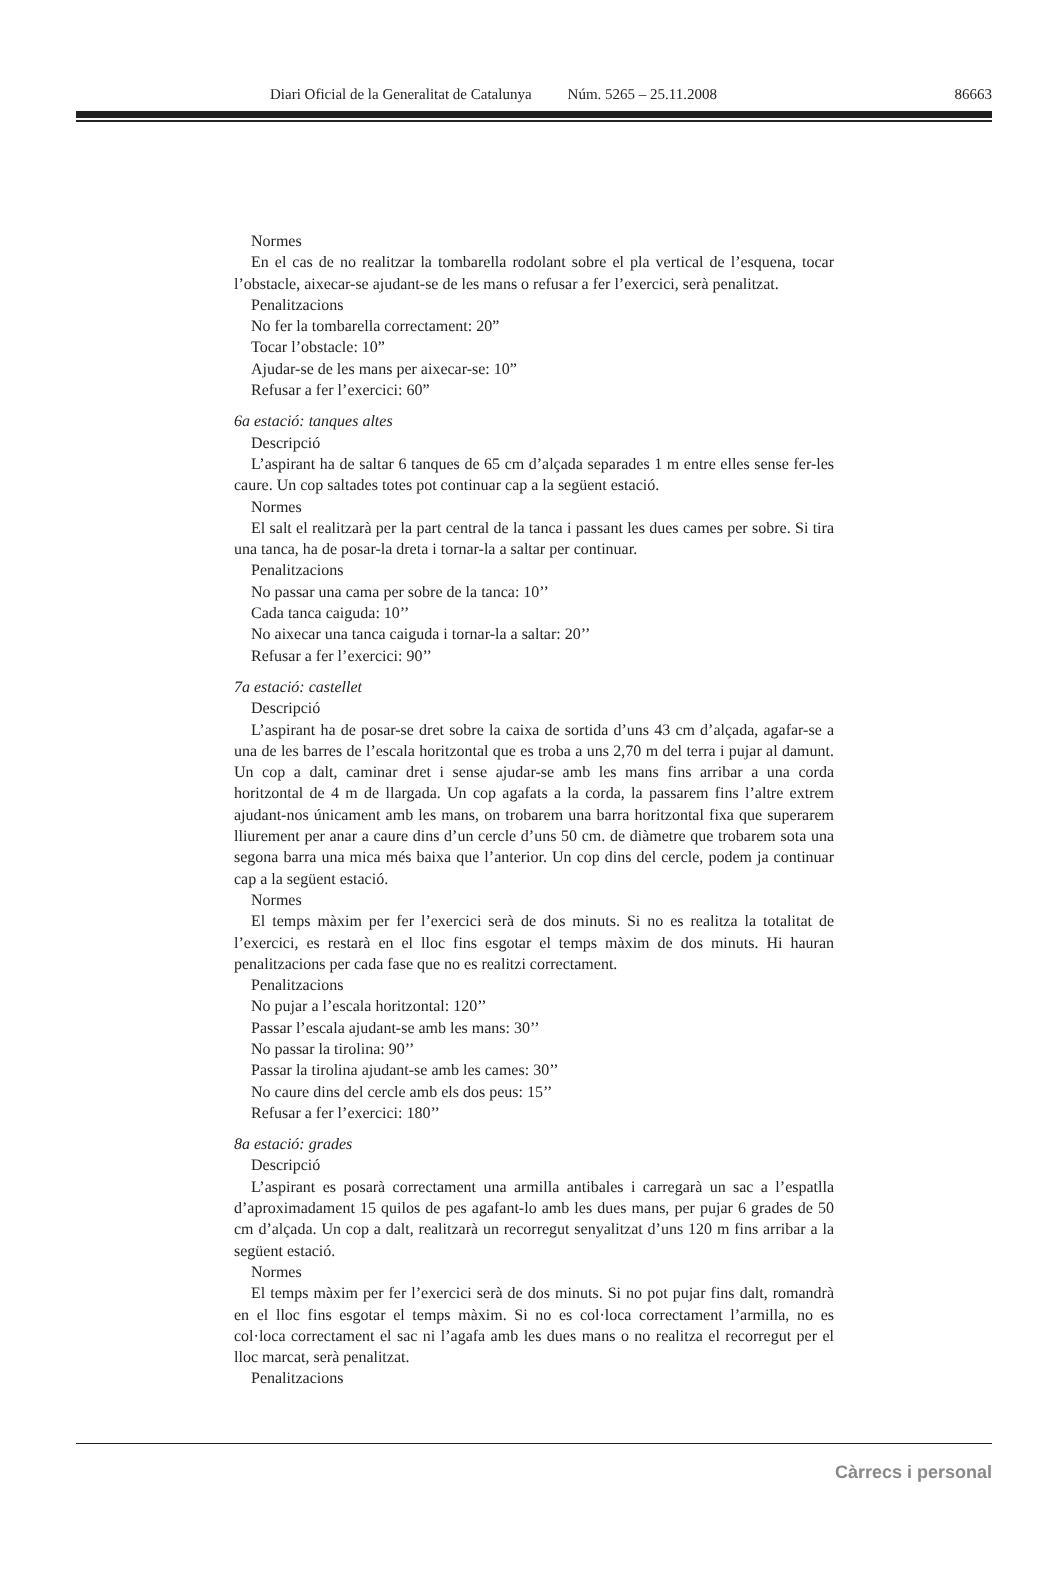Diari Oficial de la Generalitat de Catalunya Núm. 5265 – 25.11.2008 86663
Normes
En el cas de no realitzar la tombarella rodolant sobre el pla vertical de l’esquena, tocar l’obstacle, aixecar-se ajudant-se de les mans o refusar a fer l’exercici, serà penalitzat.
Penalitzacions
No fer la tombarella correctament: 20”
Tocar l’obstacle: 10”
Ajudar-se de les mans per aixecar-se: 10”
Refusar a fer l’exercici: 60”
6a estació: tanques altes
Descripció
L’aspirant ha de saltar 6 tanques de 65 cm d’alçada separades 1 m entre elles sense fer-les caure. Un cop saltades totes pot continuar cap a la següent estació.
Normes
El salt el realitzarà per la part central de la tanca i passant les dues cames per sobre. Si tira una tanca, ha de posar-la dreta i tornar-la a saltar per continuar.
Penalitzacions
No passar una cama per sobre de la tanca: 10’’
Cada tanca caiguda: 10’’
No aixecar una tanca caiguda i tornar-la a saltar: 20’’
Refusar a fer l’exercici: 90’’
7a estació: castellet
Descripció
L’aspirant ha de posar-se dret sobre la caixa de sortida d’uns 43 cm d’alçada, agafar-se a una de les barres de l’escala horitzontal que es troba a uns 2,70 m del terra i pujar al damunt. Un cop a dalt, caminar dret i sense ajudar-se amb les mans fins arribar a una corda horitzontal de 4 m de llargada. Un cop agafats a la corda, la passarem fins l’altre extrem ajudant-nos únicament amb les mans, on trobarem una barra horitzontal fixa que superarem lliurement per anar a caure dins d’un cercle d’uns 50 cm. de diàmetre que trobarem sota una segona barra una mica més baixa que l’anterior. Un cop dins del cercle, podem ja continuar cap a la següent estació.
Normes
El temps màxim per fer l’exercici serà de dos minuts. Si no es realitza la totalitat de l’exercici, es restarà en el lloc fins esgotar el temps màxim de dos minuts. Hi hauran penalitzacions per cada fase que no es realitzi correctament.
Penalitzacions
No pujar a l’escala horitzontal: 120’’
Passar l’escala ajudant-se amb les mans: 30’’
No passar la tirolina: 90’’
Passar la tirolina ajudant-se amb les cames: 30’’
No caure dins del cercle amb els dos peus: 15’’
Refusar a fer l’exercici: 180’’
8a estació: grades
Descripció
L’aspirant es posarà correctament una armilla antibales i carregarà un sac a l’espatlla d’aproximadament 15 quilos de pes agafant-lo amb les dues mans, per pujar 6 grades de 50 cm d’alçada. Un cop a dalt, realitzarà un recorregut senyalitzat d’uns 120 m fins arribar a la següent estació.
Normes
El temps màxim per fer l’exercici serà de dos minuts. Si no pot pujar fins dalt, romandrà en el lloc fins esgotar el temps màxim. Si no es col·loca correctament l’armilla, no es col·loca correctament el sac ni l’agafa amb les dues mans o no realitza el recorregut per el lloc marcat, serà penalitzat.
Penalitzacions
Càrrecs i personal